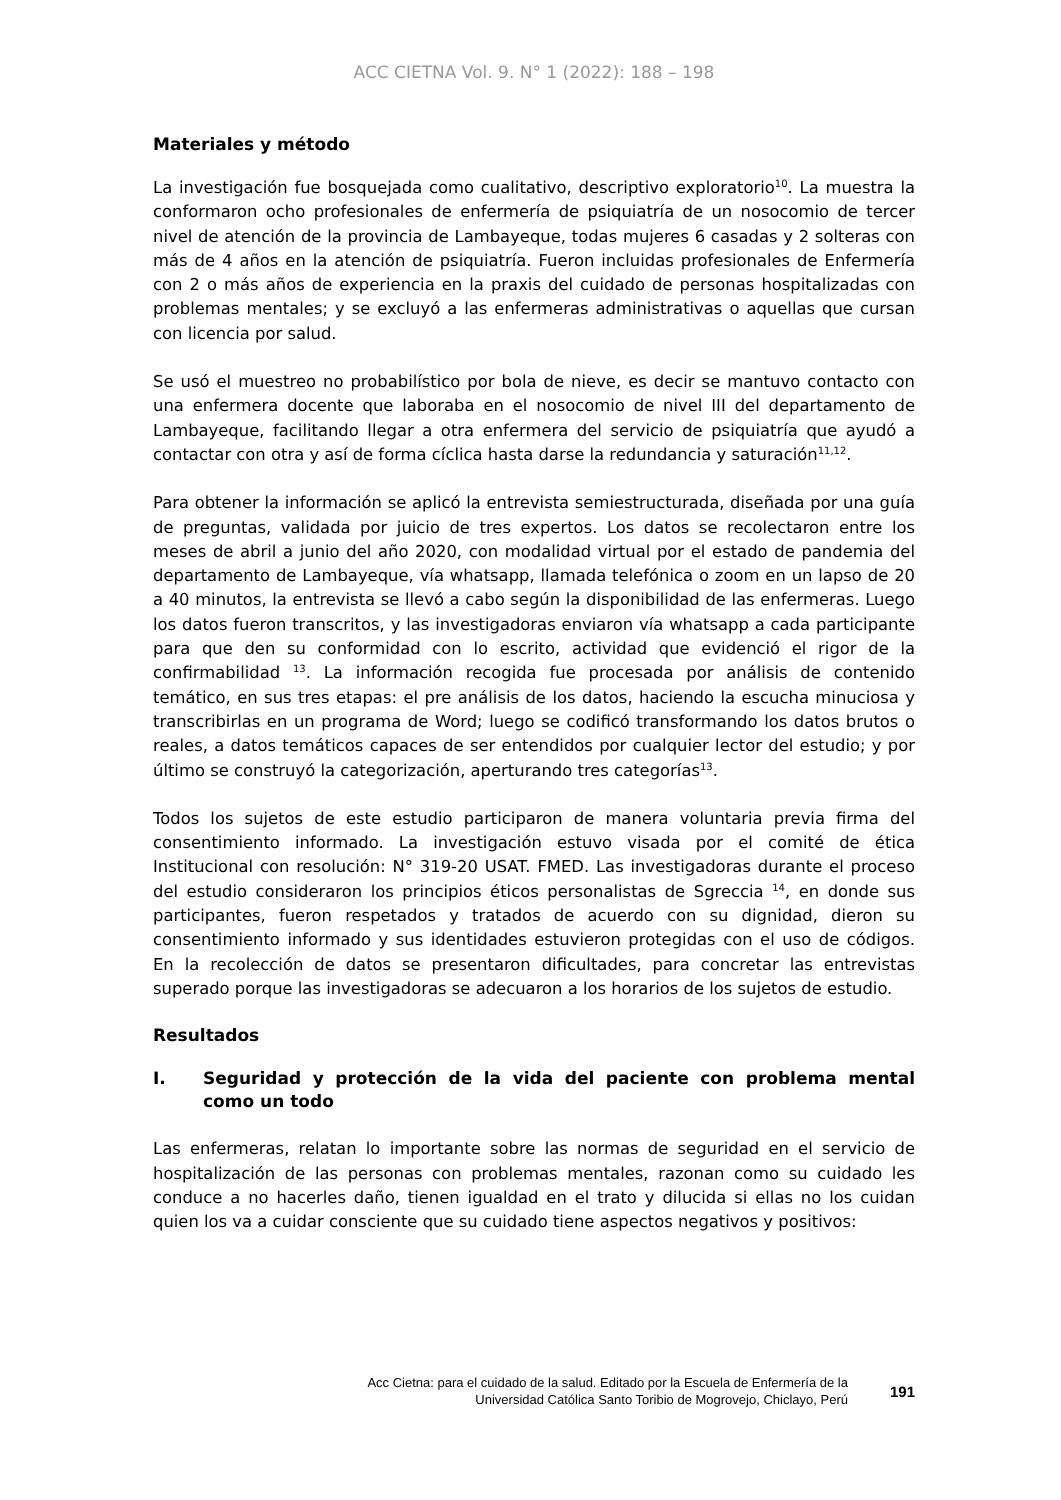ACC CIETNA Vol. 9. N° 1 (2022): 188 – 198
Materiales y método
La investigación fue bosquejada como cualitativo, descriptivo exploratorio<sup>10</sup>. La muestra la conformaron ocho profesionales de enfermería de psiquiatría de un nosocomio de tercer nivel de atención de la provincia de Lambayeque, todas mujeres 6 casadas y 2 solteras con más de 4 años en la atención de psiquiatría. Fueron incluidas profesionales de Enfermería con 2 o más años de experiencia en la praxis del cuidado de personas hospitalizadas con problemas mentales; y se excluyó a las enfermeras administrativas o aquellas que cursan con licencia por salud.
Se usó el muestreo no probabilístico por bola de nieve, es decir se mantuvo contacto con una enfermera docente que laboraba en el nosocomio de nivel III del departamento de Lambayeque, facilitando llegar a otra enfermera del servicio de psiquiatría que ayudó a contactar con otra y así de forma cíclica hasta darse la redundancia y saturación<sup>11,12</sup>.
Para obtener la información se aplicó la entrevista semiestructurada, diseñada por una guía de preguntas, validada por juicio de tres expertos. Los datos se recolectaron entre los meses de abril a junio del año 2020, con modalidad virtual por el estado de pandemia del departamento de Lambayeque, vía whatsapp, llamada telefónica o zoom en un lapso de 20 a 40 minutos, la entrevista se llevó a cabo según la disponibilidad de las enfermeras. Luego los datos fueron transcritos, y las investigadoras enviaron vía whatsapp a cada participante para que den su conformidad con lo escrito, actividad que evidenció el rigor de la confirmabilidad <sup>13</sup>. La información recogida fue procesada por análisis de contenido temático, en sus tres etapas: el pre análisis de los datos, haciendo la escucha minuciosa y transcribirlas en un programa de Word; luego se codificó transformando los datos brutos o reales, a datos temáticos capaces de ser entendidos por cualquier lector del estudio; y por último se construyó la categorización, aperturando tres categorías<sup>13</sup>.
Todos los sujetos de este estudio participaron de manera voluntaria previa firma del consentimiento informado. La investigación estuvo visada por el comité de ética Institucional con resolución: N° 319-20 USAT. FMED. Las investigadoras durante el proceso del estudio consideraron los principios éticos personalistas de Sgreccia <sup>14</sup>, en donde sus participantes, fueron respetados y tratados de acuerdo con su dignidad, dieron su consentimiento informado y sus identidades estuvieron protegidas con el uso de códigos. En la recolección de datos se presentaron dificultades, para concretar las entrevistas superado porque las investigadoras se adecuaron a los horarios de los sujetos de estudio.
Resultados
I. Seguridad y protección de la vida del paciente con problema mental como un todo
Las enfermeras, relatan lo importante sobre las normas de seguridad en el servicio de hospitalización de las personas con problemas mentales, razonan como su cuidado les conduce a no hacerles daño, tienen igualdad en el trato y dilucida si ellas no los cuidan quien los va a cuidar consciente que su cuidado tiene aspectos negativos y positivos:
Acc Cietna: para el cuidado de la salud. Editado por la Escuela de Enfermería de la
Universidad Católica Santo Toribio de Mogrovejo, Chiclayo, Perú
191